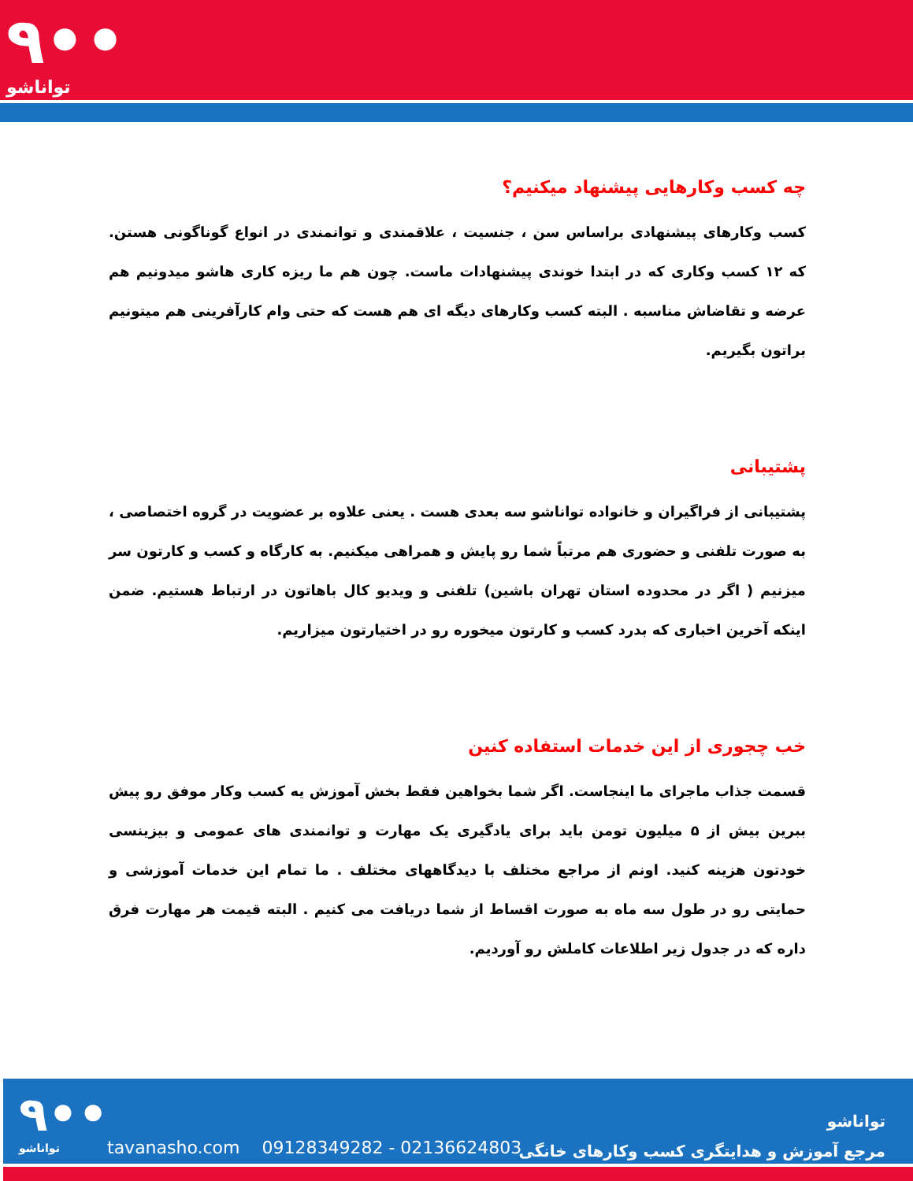٩••
تواناشو
چه کسب وکارهایی پیشنهاد میکنیم؟
کسب وکارهای پیشنهادی براساس سن ، جنسیت ، علاقمندی و توانمندی در انواع گوناگونی هستن. که ۱۲ کسب وکاری که در ابتدا خوندی پیشنهادات ماست. چون هم ما ریزه کاری هاشو میدونیم هم عرضه و تقاضاش مناسبه . البته کسب وکارهای دیگه ای هم هست که حتی وام کارآفرینی هم میتونیم براتون بگیریم.
پشتیبانی
پشتیبانی از فراگیران و خانواده تواناشو سه بعدی هست . یعنی علاوه بر عضویت در گروه اختصاصی ، به صورت تلفنی و حضوری هم مرتباً شما رو پایش و همراهی میکنیم. به کارگاه و کسب و کارتون سر میزنیم ( اگر در محدوده استان تهران باشین) تلفنی و ویدیو کال باهاتون در ارتباط هستیم. ضمن اینکه آخرین اخباری که بدرد کسب و کارتون میخوره رو در اختیارتون میزاریم.
خب چجوری از این خدمات استفاده کنین
قسمت جذاب ماجرای ما اینجاست. اگر شما بخواهین فقط بخش آموزش یه کسب وکار موفق رو پیش ببرین بیش از ۵ میلیون تومن باید برای یادگیری یک مهارت و توانمندی های عمومی و بیزینسی خودتون هزینه کنید. اونم از مراجع مختلف با دیدگاههای مختلف . ما تمام این خدمات آموزشی و حمایتی رو در طول سه ماه به صورت اقساط از شما دریافت می کنیم . البته قیمت هر مهارت فرق داره که در جدول زیر اطلاعات کاملش رو آوردیم.
٩••
تواناشو
tavanasho.com 09128349282 - 02136624803
تواناشو
مرجع آموزش و هدایتگری کسب وکارهای خانگی